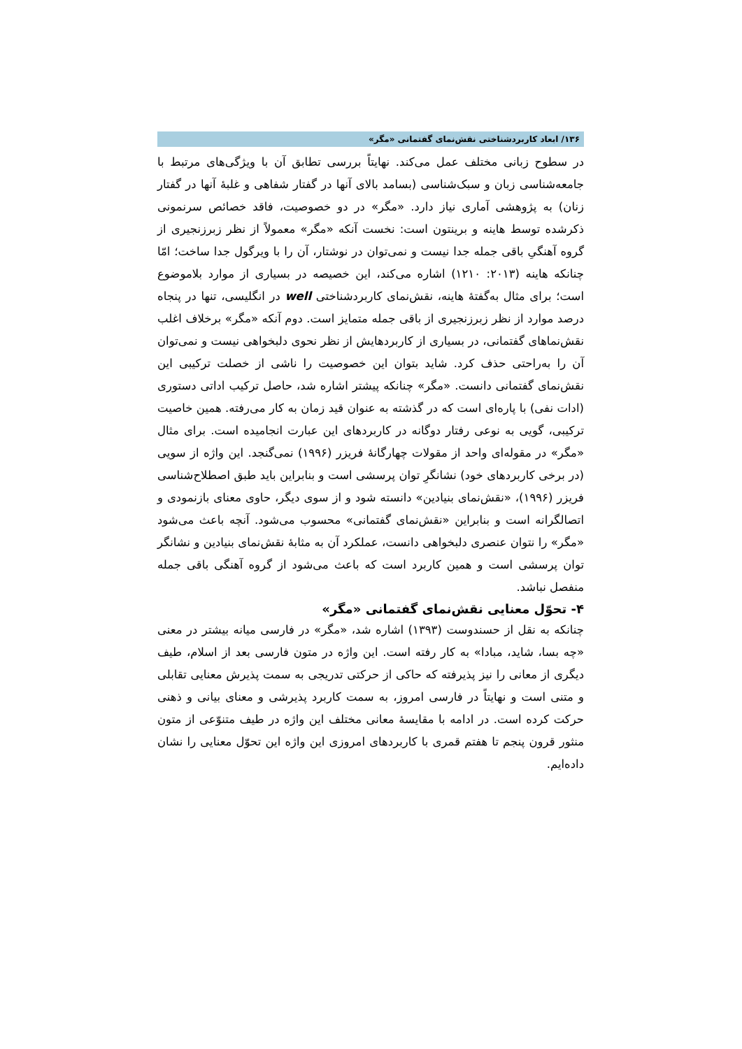۱۳۶/ ابعاد کاربردشناختی نقش‌نمای گفتمانی «مگر»
در سطوح زبانی مختلف عمل می‌کند. نهایتاً بررسی تطابق آن با ویژگی‌های مرتبط با جامعه‌شناسی زبان و سبک‌شناسی (بسامد بالای آنها در گفتار شفاهی و غلبهٔ آنها در گفتار زنان) به پژوهشی آماری نیاز دارد. «مگر» در دو خصوصیت، فاقد خصائص سرنمونی ذکرشده توسط هاینه و برینتون است: نخست آنکه «مگر» معمولاً از نظر زبرزنجیری از گروه آهنگیِ باقی جمله جدا نیست و نمی‌توان در نوشتار، آن را با ویرگول جدا ساخت؛ امّا چنانکه هاینه (۲۰۱۳: ۱۲۱۰) اشاره می‌کند، این خصیصه در بسیاری از موارد بلاموضوع است؛ برای مثال به‌گفتهٔ هاینه، نقش‌نمای کاربردشناختی well در انگلیسی، تنها در پنجاه درصد موارد از نظر زبرزنجیری از باقی جمله متمایز است. دوم آنکه «مگر» برخلاف اغلب نقش‌نماهای گفتمانی، در بسیاری از کاربردهایش از نظر نحوی دلبخواهی نیست و نمی‌توان آن را به‌راحتی حذف کرد. شاید بتوان این خصوصیت را ناشی از خصلت ترکیبی این نقش‌نمای گفتمانی دانست. «مگر» چنانکه پیشتر اشاره شد، حاصل ترکیب اداتی دستوری (ادات نفی) با پاره‌ای است که در گذشته به عنوان قید زمان به کار می‌رفته. همین خاصیت ترکیبی، گویی به نوعی رفتار دوگانه در کاربردهای این عبارت انجامیده است. برای مثال «مگر» در مقوله‌ای واحد از مقولات چهارگانهٔ فریزر (۱۹۹۶) نمی‌گنجد. این واژه از سویی (در برخی کاربردهای خود) نشانگرِ توان پرسشی است و بنابراین باید طبق اصطلاح‌شناسی فریزر (۱۹۹۶)، «نقش‌نمای بنیادین» دانسته شود و از سوی دیگر، حاوی معنای بازنمودی و اتصالگرانه است و بنابراین «نقش‌نمای گفتمانی» محسوب می‌شود. آنچه باعث می‌شود «مگر» را نتوان عنصری دلبخواهی دانست، عملکرد آن به مثابهٔ نقش‌نمای بنیادین و نشانگر توان پرسشی است و همین کاربرد است که باعث می‌شود از گروه آهنگی باقی جمله منفصل نباشد.
۴- تحوّل معنایی نقش‌نمای گفتمانی «مگر»
چنانکه به نقل از حسندوست (۱۳۹۳) اشاره شد، «مگر» در فارسی میانه بیشتر در معنی «چه بسا، شاید، مبادا» به کار رفته است. این واژه در متون فارسی بعد از اسلام، طیف دیگری از معانی را نیز پذیرفته که حاکی از حرکتی تدریجی به سمت پذیرش معنایی تقابلی و متنی است و نهایتاً در فارسی امروز، به سمت کاربرد پذیرشی و معنای بیانی و ذهنی حرکت کرده است. در ادامه با مقایسهٔ معانی مختلف این واژه در طیف متنوّعی از متون منثور قرون پنجم تا هفتم قمری با کاربردهای امروزی این واژه این تحوّل معنایی را نشان داده‌ایم.